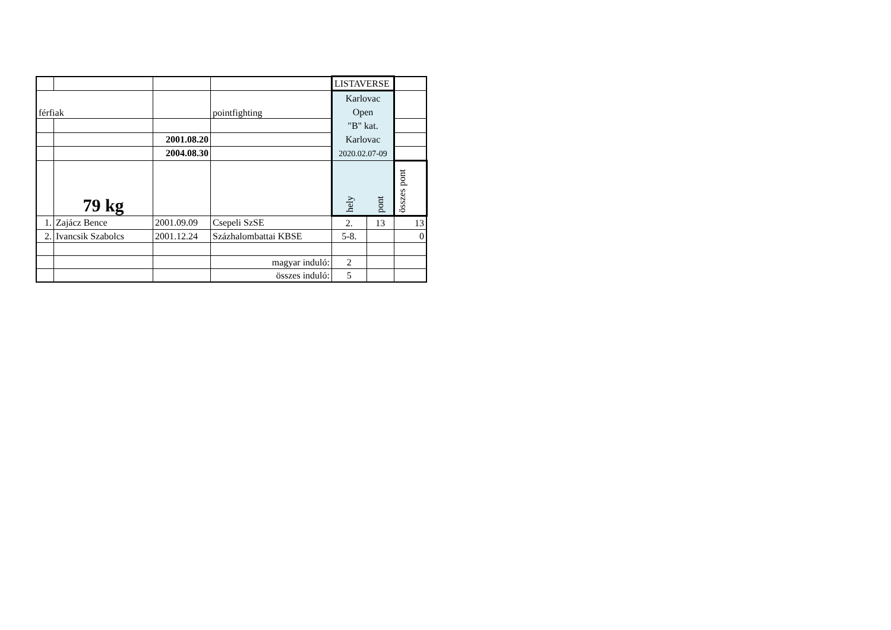| | | | | LISTAVERSE | | |
| férfiak | | | pointfighting | Karlovac Open "B" kat. Karlovac 2020.02.07-09 | | |
| | | 2001.08.20 | | | | |
| | | 2004.08.30 | | | | |
| | 79 kg | | | hely | pont | összes pont |
| 1. | Zajácz Bence | 2001.09.09 | Csepeli SzSE | 2. | 13 | 13 |
| 2. | Ivancsik Szabolcs | 2001.12.24 | Százhalombattai KBSE | 5-8. | | 0 |
| | | | magyar induló: | 2 | | |
| | | | összes induló: | 5 | | |